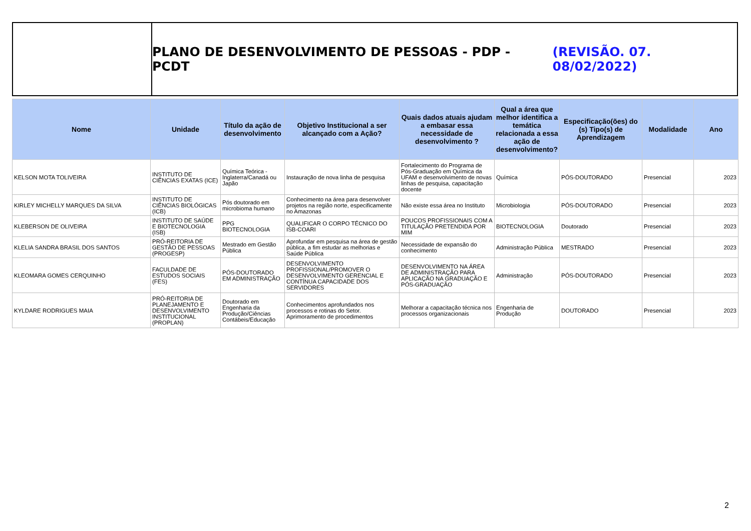PLANO DE DESENVOLVIMENTO DE PESSOAS - PDP - PCDT (REVISÃO. 07. 08/02/2022)
| Nome | Unidade | Título da ação de desenvolvimento | Objetivo Institucional a ser alcançado com a Ação? | Quais dados atuais ajudam a embasar essa necessidade de desenvolvimento ? | Qual a área que melhor identifica a temática relacionada a essa ação de desenvolvimento? | Especificação(ões) do (s) Tipo(s) de Aprendizagem | Modalidade | Ano |
| --- | --- | --- | --- | --- | --- | --- | --- | --- |
| KELSON MOTA TOLIVEIRA | INSTITUTO DE CIÊNCIAS EXATAS (ICE) | Química Teórica - Inglaterra/Canadá ou Japão | Instauração de nova linha de pesquisa | Fortalecimento do Programa de Pós-Graduação em Química da UFAM e desenvolvimento de novas linhas de pesquisa, capacitação docente | Química | PÓS-DOUTORADO | Presencial | 2023 |
| KIRLEY MICHELLY MARQUES DA SILVA | INSTITUTO DE CIÊNCIAS BIOLÓGICAS (ICB) | Pós doutorado em microbioma humano | Conhecimento na área para desenvolver projetos na região norte, especificamente no Amazonas | Não existe essa área no Instituto | Microbiologia | PÓS-DOUTORADO | Presencial | 2023 |
| KLEBERSON DE OLIVEIRA | INSTITUTO DE SAÚDE E BIOTECNOLOGIA (ISB) | PPG BIOTECNOLOGIA | QUALIFICAR O CORPO TÉCNICO DO ISB-COARI | POUCOS PROFISSIONAIS COM A TITULAÇÃO PRETENDIDA POR MIM | BIOTECNOLOGIA | Doutorado | Presencial | 2023 |
| KLELIA SANDRA BRASIL DOS SANTOS | PRÓ-REITORIA DE GESTÃO DE PESSOAS (PROGESP) | Mestrado em Gestão Pública | Aprofundar em pesquisa na área de gestão pública, a fim estudar as melhorias e Saúde Pública | Necessidade de expansão do conhecimento | Administração Pública | MESTRADO | Presencial | 2023 |
| KLEOMARA GOMES CERQUINHO | FACULDADE DE ESTUDOS SOCIAIS (FES) | PÓS-DOUTORADO EM ADMINISTRAÇÃO | DESENVOLVIMENTO PROFISSIONAL/PROMOVER O DESENVOLVIMENTO GERENCIAL E CONTÍNUA CAPACIDADE DOS SERVIDORES | DESENVOLVIMENTO NA ÁREA DE ADMINISTRAÇÃO PARA APLICAÇÃO NA GRADUAÇÃO E PÓS-GRADUAÇÃO | Administração | PÓS-DOUTORADO | Presencial | 2023 |
| KYLDARE RODRIGUES MAIA | PRÓ-REITORIA DE PLANEJAMENTO E DESENVOLVIMENTO INSTITUCIONAL (PROPLAN) | Doutorado em Engenharia da Produção/Ciências Contábeis/Educação | Conhecimentos aprofundados nos processos e rotinas do Setor. Aprimoramento de procedimentos | Melhorar a capacitação técnica nos processos organizacionais | Engenharia de Produção | DOUTORADO | Presencial | 2023 |
2